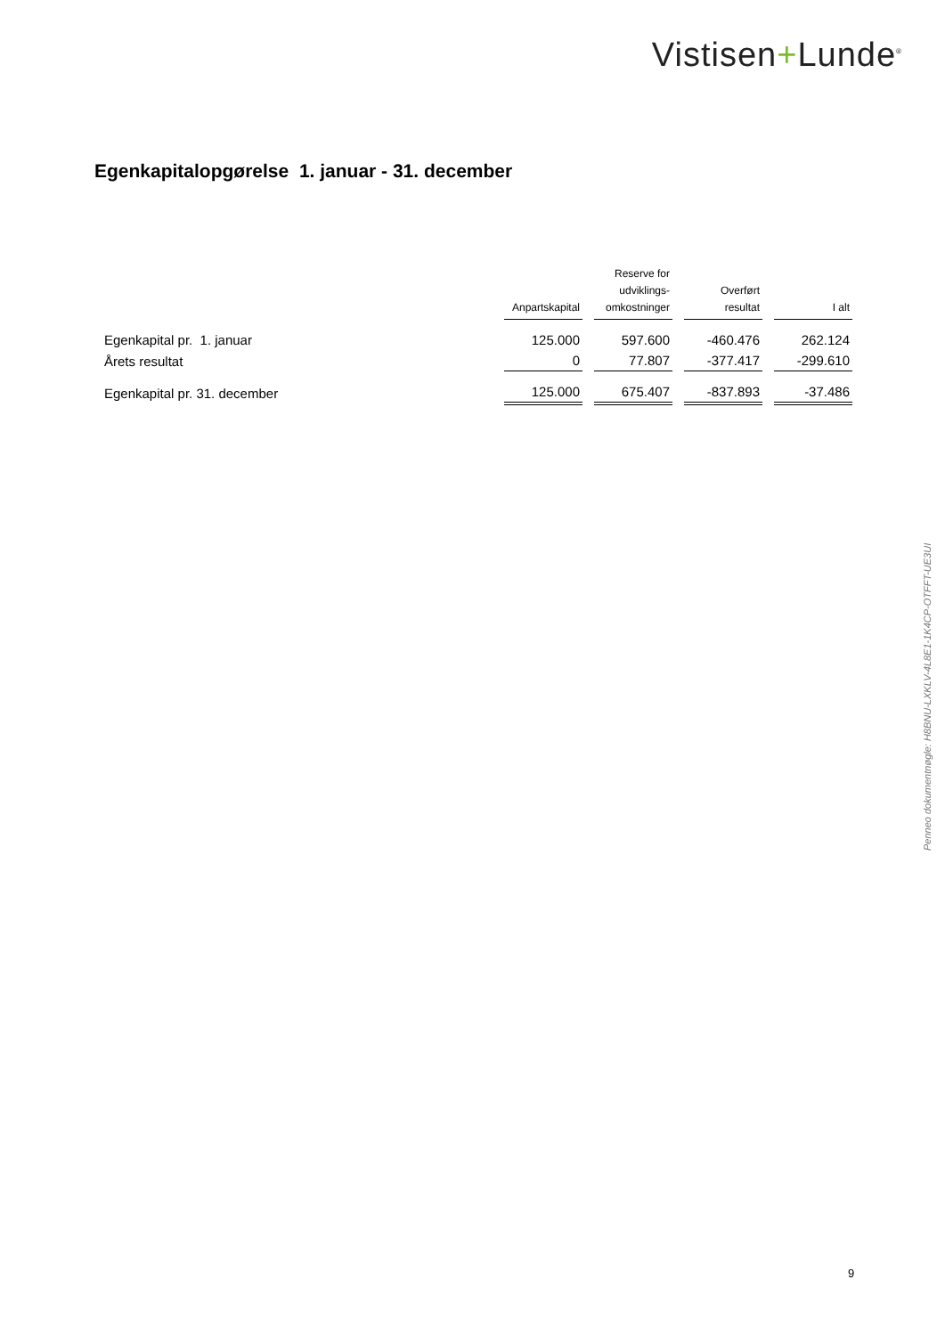Vistisen+Lunde<sup>®</sup>
Egenkapitalopgørelse 1. januar - 31. december
| | Anpartskapital | Reserve for udviklings-omkostninger | Overført resultat | I alt |
| --- | --- | --- | --- | --- |
| Egenkapital pr. 1. januar | 125.000 | 597.600 | -460.476 | 262.124 |
| Årets resultat | 0 | 77.807 | -377.417 | -299.610 |
| Egenkapital pr. 31. december | 125.000 | 675.407 | -837.893 | -37.486 |
Penneo dokumentnøgle: H8BNU-LXKLV-4L8E1-1K4CP-OTFFT-UE3UI
9